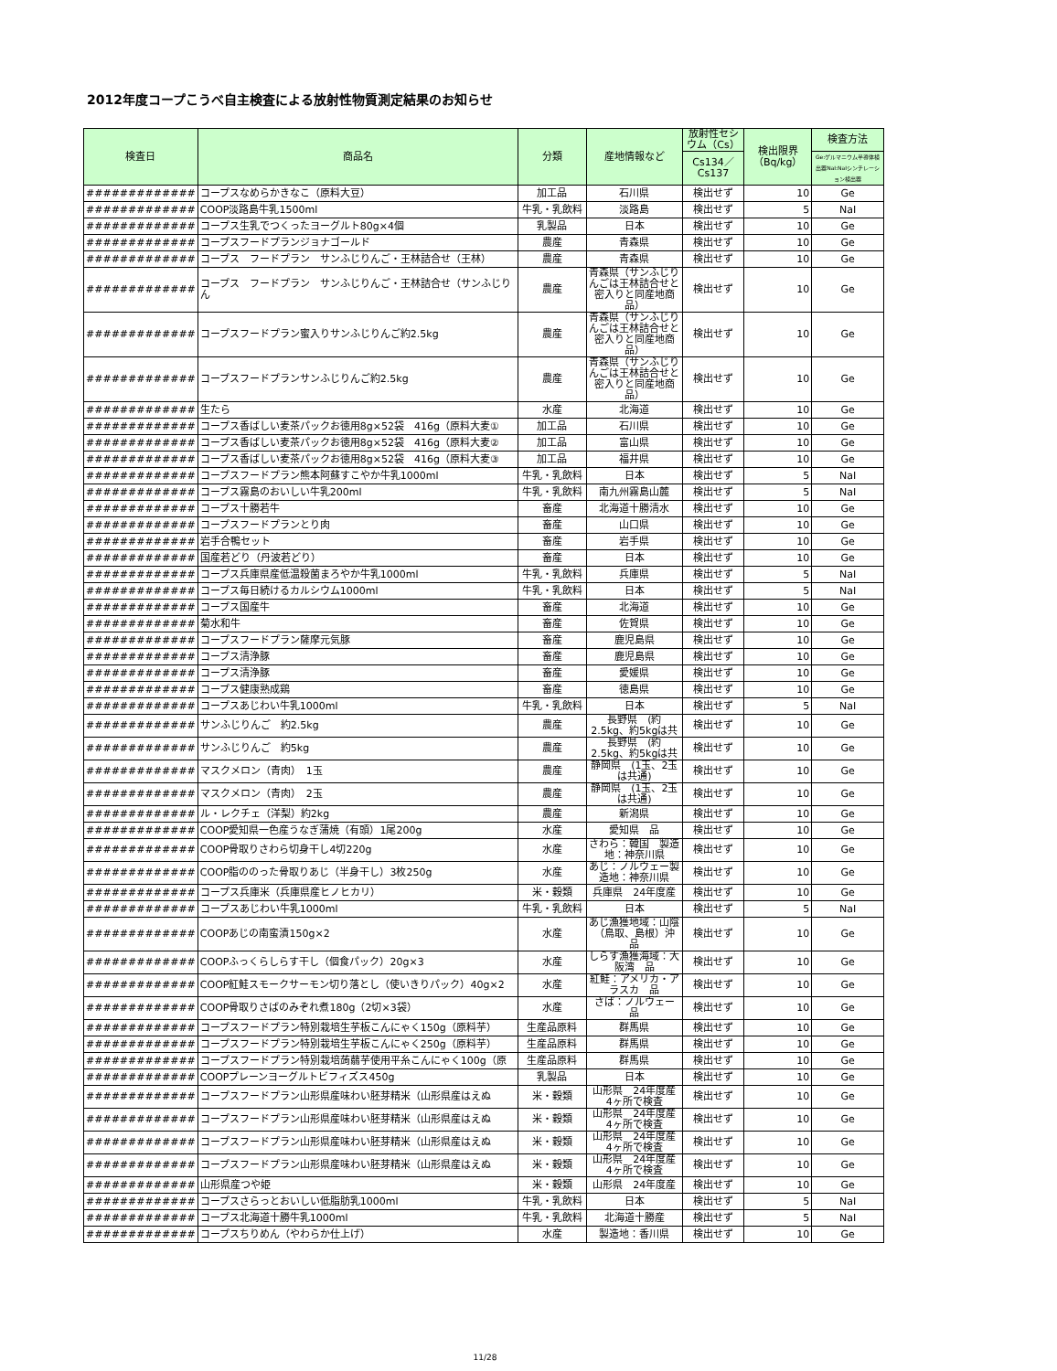2012年度コープこうべ自主検査による放射性物質測定結果のお知らせ
| 検査日 | 商品名 | 分類 | 産地情報など | 放射性セシウム（Cs） | 検出限界（Bq/kg） | 検査方法 |
| --- | --- | --- | --- | --- | --- | --- |
| | | | | Cs134／Cs137 | | Ge:ゲルマニウム半導体検出器NaI:NaIシンチレーション検出器 |
| ############# | コープスなめらかきなこ（原料大豆） | 加工品 | 石川県 | 検出せず | 10 | Ge |
| ############# | COOP淡路島牛乳1500ml | 牛乳・乳飲料 | 淡路島 | 検出せず | 5 | NaI |
| ############# | コープス生乳でつくったヨーグルト80g×4個 | 乳製品 | 日本 | 検出せず | 10 | Ge |
| ############# | コープスフードプランジョナゴールド | 農産 | 青森県 | 検出せず | 10 | Ge |
| ############# | コープス フードプラン サンふじりんご・王林詰合せ（王林） | 農産 | 青森県 | 検出せず | 10 | Ge |
| ############# | コープス フードプラン サンふじりんご・王林詰合せ（サンふじりん | 農産 | 青森県（サンふじりんごは王林詰合せと密入りと同産地商品） | 検出せず | 10 | Ge |
| ############# | コープスフードプラン蜜入りサンふじりんご約2.5kg | 農産 | 青森県（サンふじりんごは王林詰合せと密入りと同産地商品） | 検出せず | 10 | Ge |
| ############# | コープスフードプランサンふじりんご約2.5kg | 農産 | 青森県（サンふじりんごは王林詰合せと密入りと同産地商品） | 検出せず | 10 | Ge |
| ############# | 生たら | 水産 | 北海道 | 検出せず | 10 | Ge |
| ############# | コープス香ばしい麦茶パックお徳用8g×52袋 416g（原料大麦① | 加工品 | 石川県 | 検出せず | 10 | Ge |
| ############# | コープス香ばしい麦茶パックお徳用8g×52袋 416g（原料大麦② | 加工品 | 富山県 | 検出せず | 10 | Ge |
| ############# | コープス香ばしい麦茶パックお徳用8g×52袋 416g（原料大麦③ | 加工品 | 福井県 | 検出せず | 10 | Ge |
| ############# | コープスフードプラン熊本阿蘇すこやか牛乳1000ml | 牛乳・乳飲料 | 日本 | 検出せず | 5 | NaI |
| ############# | コープス霧島のおいしい牛乳200ml | 牛乳・乳飲料 | 南九州霧島山麓 | 検出せず | 5 | NaI |
| ############# | コープス十勝若牛 | 畜産 | 北海道十勝清水 | 検出せず | 10 | Ge |
| ############# | コープスフードプランとり肉 | 畜産 | 山口県 | 検出せず | 10 | Ge |
| ############# | 岩手合鴨セット | 畜産 | 岩手県 | 検出せず | 10 | Ge |
| ############# | 国産若どり（丹波若どり） | 畜産 | 日本 | 検出せず | 10 | Ge |
| ############# | コープス兵庫県産低温殺菌まろやか牛乳1000ml | 牛乳・乳飲料 | 兵庫県 | 検出せず | 5 | NaI |
| ############# | コープス毎日続けるカルシウム1000ml | 牛乳・乳飲料 | 日本 | 検出せず | 5 | NaI |
| ############# | コープス国産牛 | 畜産 | 北海道 | 検出せず | 10 | Ge |
| ############# | 菊水和牛 | 畜産 | 佐賀県 | 検出せず | 10 | Ge |
| ############# | コープスフードプラン薩摩元気豚 | 畜産 | 鹿児島県 | 検出せず | 10 | Ge |
| ############# | コープス清浄豚 | 畜産 | 鹿児島県 | 検出せず | 10 | Ge |
| ############# | コープス清浄豚 | 畜産 | 愛媛県 | 検出せず | 10 | Ge |
| ############# | コープス健康熟成鶏 | 畜産 | 徳島県 | 検出せず | 10 | Ge |
| ############# | コープスあじわい牛乳1000ml | 牛乳・乳飲料 | 日本 | 検出せず | 5 | NaI |
| ############# | サンふじりんご 約2.5kg | 農産 | 長野県 (約2.5kg、約5kgは共 | 検出せず | 10 | Ge |
| ############# | サンふじりんご 約5kg | 農産 | 長野県 (約2.5kg、約5kgは共 | 検出せず | 10 | Ge |
| ############# | マスクメロン（青肉） 1玉 | 農産 | 静岡県 (1玉、2玉は共通) | 検出せず | 10 | Ge |
| ############# | マスクメロン（青肉） 2玉 | 農産 | 静岡県 (1玉、2玉は共通) | 検出せず | 10 | Ge |
| ############# | ル・レクチェ（洋梨）約2kg | 農産 | 新潟県 | 検出せず | 10 | Ge |
| ############# | COOP愛知県一色産うなぎ蒲焼（有頭）1尾200g | 水産 | 愛知県 品 | 検出せず | 10 | Ge |
| ############# | COOP骨取りさわら切身干し4切220g | 水産 | さわら：韓国 製造地：神奈川県 | 検出せず | 10 | Ge |
| ############# | COOP脂ののった骨取りあじ（半身干し）3枚250g | 水産 | あじ：ノルウェー製造地：神奈川県 | 検出せず | 10 | Ge |
| ############# | コープス兵庫米（兵庫県産ヒノヒカリ） | 米・穀類 | 兵庫県 24年度産 | 検出せず | 10 | Ge |
| ############# | コープスあじわい牛乳1000ml | 牛乳・乳飲料 | 日本 | 検出せず | 5 | NaI |
| ############# | COOPあじの南蛮漬150g×2 | 水産 | あじ漁獲地域：山陰（鳥取、島根）沖 品 | 検出せず | 10 | Ge |
| ############# | COOPふっくらしらす干し（個食パック）20g×3 | 水産 | しらす漁獲海域：大阪湾 品 | 検出せず | 10 | Ge |
| ############# | COOP紅鮭スモークサーモン切り落とし（使いきりパック）40g×2 | 水産 | 紅鮭：アメリカ・アラスカ 品 | 検出せず | 10 | Ge |
| ############# | COOP骨取りさばのみぞれ煮180g（2切×3袋） | 水産 | さば：ノルウェー 品 | 検出せず | 10 | Ge |
| ############# | コープスフードプラン特別栽培生芋板こんにゃく150g（原料芋） | 生産品原料 | 群馬県 | 検出せず | 10 | Ge |
| ############# | コープスフードプラン特別栽培生芋板こんにゃく250g（原料芋） | 生産品原料 | 群馬県 | 検出せず | 10 | Ge |
| ############# | コープスフードプラン特別栽培蒟蒻芋使用平糸こんにゃく100g（原 | 生産品原料 | 群馬県 | 検出せず | 10 | Ge |
| ############# | COOPプレーンヨーグルトビフィズス450g | 乳製品 | 日本 | 検出せず | 10 | Ge |
| ############# | コープスフードプラン山形県産味わい胚芽精米（山形県産はえぬ | 米・穀類 | 山形県 24年度産 4ヶ所で検査 | 検出せず | 10 | Ge |
| ############# | コープスフードプラン山形県産味わい胚芽精米（山形県産はえぬ | 米・穀類 | 山形県 24年度産 4ヶ所で検査 | 検出せず | 10 | Ge |
| ############# | コープスフードプラン山形県産味わい胚芽精米（山形県産はえぬ | 米・穀類 | 山形県 24年度産 4ヶ所で検査 | 検出せず | 10 | Ge |
| ############# | コープスフードプラン山形県産味わい胚芽精米（山形県産はえぬ | 米・穀類 | 山形県 24年度産 4ヶ所で検査 | 検出せず | 10 | Ge |
| ############# | 山形県産つや姫 | 米・穀類 | 山形県 24年度産 | 検出せず | 10 | Ge |
| ############# | コープスさらっとおいしい低脂肪乳1000ml | 牛乳・乳飲料 | 日本 | 検出せず | 5 | NaI |
| ############# | コープス北海道十勝牛乳1000ml | 牛乳・乳飲料 | 北海道十勝産 | 検出せず | 5 | NaI |
| ############# | コープスちりめん（やわらか仕上げ） | 水産 | 製造地：香川県 | 検出せず | 10 | Ge |
11/28